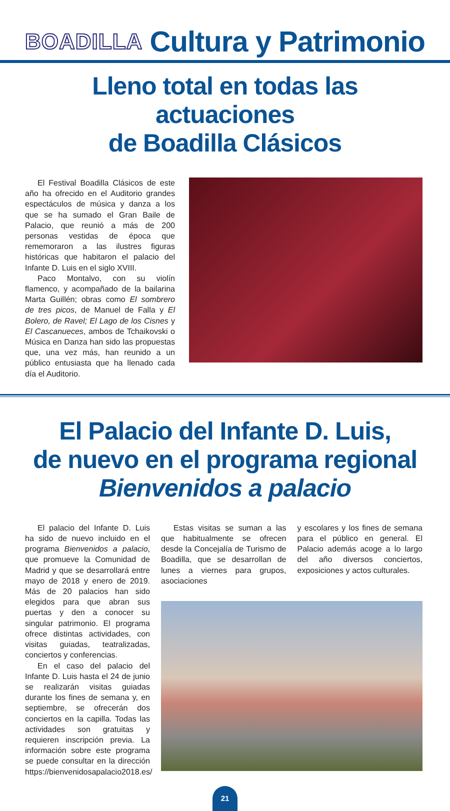BOADILLA Cultura y Patrimonio
Lleno total en todas las actuaciones
de Boadilla Clásicos
El Festival Boadilla Clásicos de este año ha ofrecido en el Auditorio grandes espectáculos de música y danza a los que se ha sumado el Gran Baile de Palacio, que reunió a más de 200 personas vestidas de época que rememoraron a las ilustres figuras históricas que habitaron el palacio del Infante D. Luis en el siglo XVIII.
Paco Montalvo, con su violín flamenco, y acompañado de la bailarina Marta Guillén; obras como El sombrero de tres picos, de Manuel de Falla y El Bolero, de Ravel; El Lago de los Cisnes y El Cascanueces, ambos de Tchaikovski o Música en Danza han sido las propuestas que, una vez más, han reunido a un público entusiasta que ha llenado cada día el Auditorio.
El Palacio del Infante D. Luis,
de nuevo en el programa regional
Bienvenidos a palacio
El palacio del Infante D. Luis ha sido de nuevo incluido en el programa Bienvenidos a palacio, que promueve la Comunidad de Madrid y que se desarrollará entre mayo de 2018 y enero de 2019. Más de 20 palacios han sido elegidos para que abran sus puertas y den a conocer su singular patrimonio. El programa ofrece distintas actividades, con visitas guiadas, teatralizadas, conciertos y conferencias.
En el caso del palacio del Infante D. Luis hasta el 24 de junio se realizarán visitas guiadas durante los fines de semana y, en septiembre, se ofrecerán dos conciertos en la capilla. Todas las actividades son gratuitas y requieren inscripción previa. La información sobre este programa se puede consultar en la dirección https://bienvenidosapalacio2018.es/
Estas visitas se suman a las que habitualmente se ofrecen desde la Concejalía de Turismo de Boadilla, que se desarrollan de lunes a viernes para grupos, asociaciones
y escolares y los fines de semana para el público en general. El Palacio además acoge a lo largo del año diversos conciertos, exposiciones y actos culturales.
21